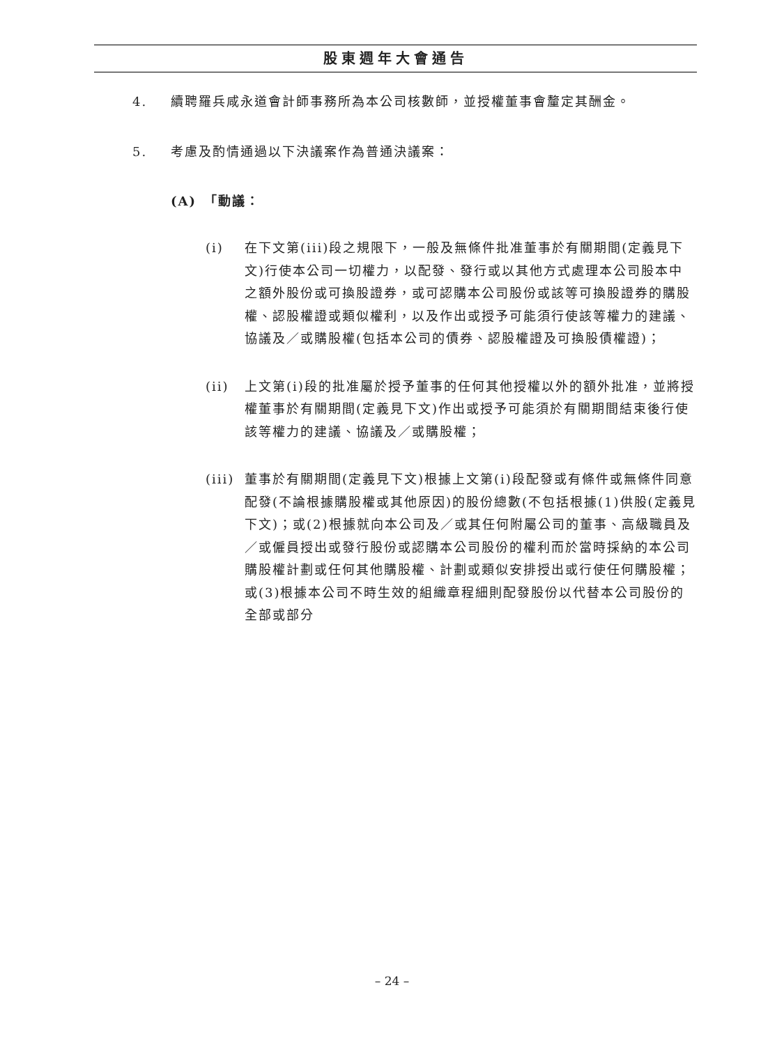股東週年大會通告
4. 續聘羅兵咸永道會計師事務所為本公司核數師，並授權董事會釐定其酬金。
5. 考慮及酌情通過以下決議案作為普通決議案：
(A)　「動議：
(i) 在下文第(iii)段之規限下，一般及無條件批准董事於有關期間(定義見下文)行使本公司一切權力，以配發、發行或以其他方式處理本公司股本中之額外股份或可換股證券，或可認購本公司股份或該等可換股證券的購股權、認股權證或類似權利，以及作出或授予可能須行使該等權力的建議、協議及／或購股權(包括本公司的債券、認股權證及可換股債權證)；
(ii) 上文第(i)段的批准屬於授予董事的任何其他授權以外的額外批准，並將授權董事於有關期間(定義見下文)作出或授予可能須於有關期間結束後行使該等權力的建議、協議及／或購股權；
(iii)
董事於有關期間(定義見下文)根據上文第(i)段配發或有條件或無條件同意配發(不論根據購股權或其他原因)的股份總數(不包括根據(1)供股(定義見下文)；或(2)根據就向本公司及／或其任何附屬公司的董事、高級職員及／或僱員授出或發行股份或認購本公司股份的權利而於當時採納的本公司購股權計劃或任何其他購股權、計劃或類似安排授出或行使任何購股權；或(3)根據本公司不時生效的組織章程細則配發股份以代替本公司股份的全部或部分
– 24 –